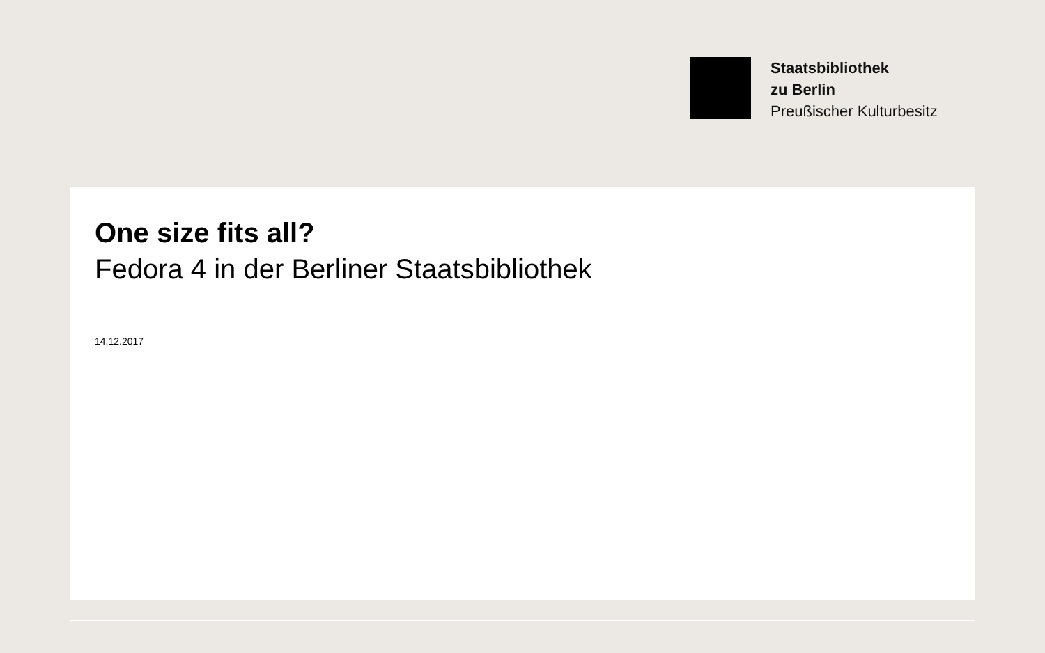Staatsbibliothek
zu Berlin
Preußischer Kulturbesitz
One size fits all?
Fedora 4 in der Berliner Staatsbibliothek
14.12.2017